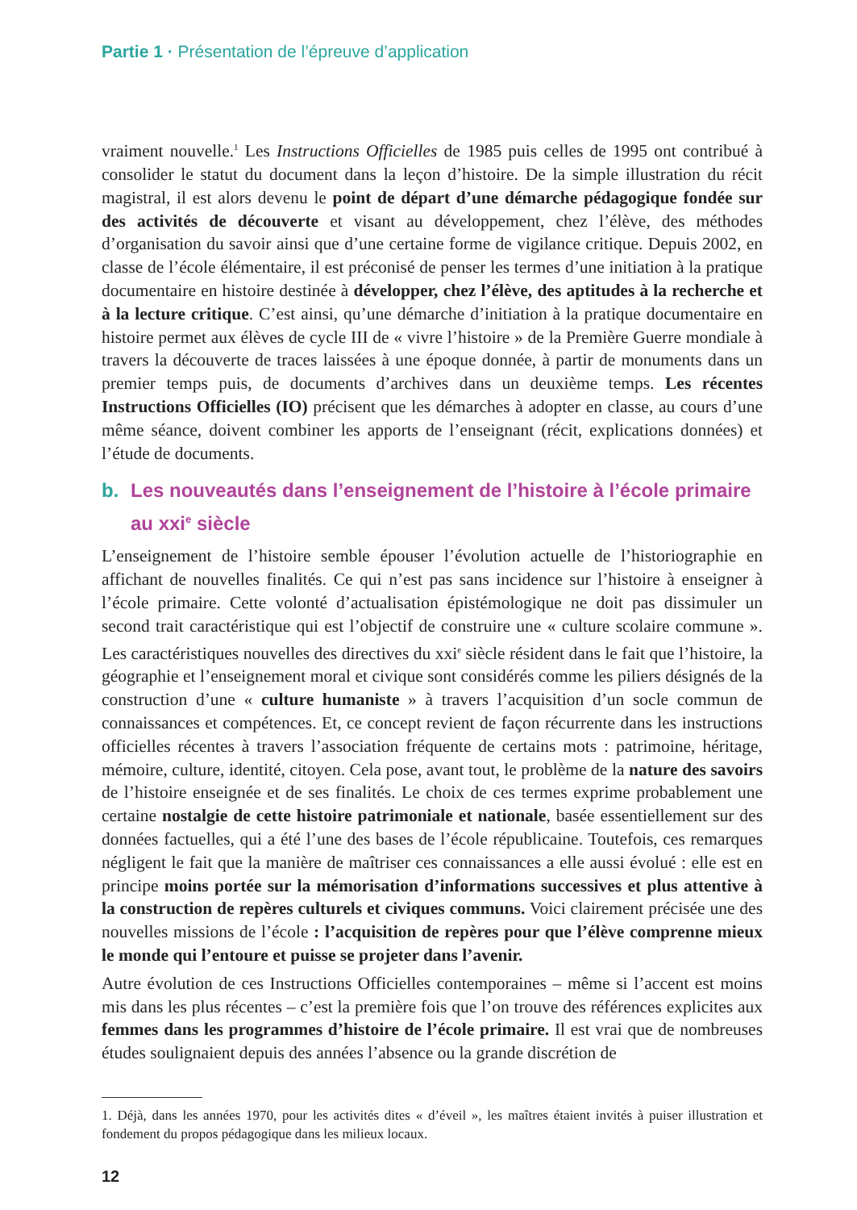Partie 1 · Présentation de l’épreuve d’application
vraiment nouvelle.<sup>1</sup> Les Instructions Officielles de 1985 puis celles de 1995 ont contribué à consolider le statut du document dans la leçon d’histoire. De la simple illustration du récit magistral, il est alors devenu le point de départ d’une démarche pédagogique fondée sur des activités de découverte et visant au développement, chez l’élève, des méthodes d’organisation du savoir ainsi que d’une certaine forme de vigilance critique. Depuis 2002, en classe de l’école élémentaire, il est préconisé de penser les termes d’une initiation à la pratique documentaire en histoire destinée à développer, chez l’élève, des aptitudes à la recherche et à la lecture critique. C’est ainsi, qu’une démarche d’initiation à la pratique documentaire en histoire permet aux élèves de cycle III de « vivre l’histoire » de la Première Guerre mondiale à travers la découverte de traces laissées à une époque donnée, à partir de monuments dans un premier temps puis, de documents d’archives dans un deuxième temps. Les récentes Instructions Officielles (IO) précisent que les démarches à adopter en classe, au cours d’une même séance, doivent combiner les apports de l’enseignant (récit, explications données) et l’étude de documents.
b. Les nouveautés dans l’enseignement de l’histoire à l’école primaire au xxi<sup>e</sup> siècle
L’enseignement de l’histoire semble épouser l’évolution actuelle de l’historiographie en affichant de nouvelles finalités. Ce qui n’est pas sans incidence sur l’histoire à enseigner à l’école primaire. Cette volonté d’actualisation épistémologique ne doit pas dissimuler un second trait caractéristique qui est l’objectif de construire une « culture scolaire commune ». Les caractéristiques nouvelles des directives du xxi<sup>e</sup> siècle résident dans le fait que l’histoire, la géographie et l’enseignement moral et civique sont considérés comme les piliers désignés de la construction d’une « culture humaniste » à travers l’acquisition d’un socle commun de connaissances et compétences. Et, ce concept revient de façon récurrente dans les instructions officielles récentes à travers l’association fréquente de certains mots : patrimoine, héritage, mémoire, culture, identité, citoyen. Cela pose, avant tout, le problème de la nature des savoirs de l’histoire enseignée et de ses finalités. Le choix de ces termes exprime probablement une certaine nostalgie de cette histoire patrimoniale et nationale, basée essentiellement sur des données factuelles, qui a été l’une des bases de l’école républicaine. Toutefois, ces remarques négligent le fait que la manière de maîtriser ces connaissances a elle aussi évolué : elle est en principe moins portée sur la mémorisation d’informations successives et plus attentive à la construction de repères culturels et civiques communs. Voici clairement précisée une des nouvelles missions de l’école : l’acquisition de repères pour que l’élève comprenne mieux le monde qui l’entoure et puisse se projeter dans l’avenir.
Autre évolution de ces Instructions Officielles contemporaines – même si l’accent est moins mis dans les plus récentes – c’est la première fois que l’on trouve des références explicites aux femmes dans les programmes d’histoire de l’école primaire. Il est vrai que de nombreuses études soulignaient depuis des années l’absence ou la grande discrétion de
1. Déjà, dans les années 1970, pour les activités dites « d’éveil », les maîtres étaient invités à puiser illustration et fondement du propos pédagogique dans les milieux locaux.
12